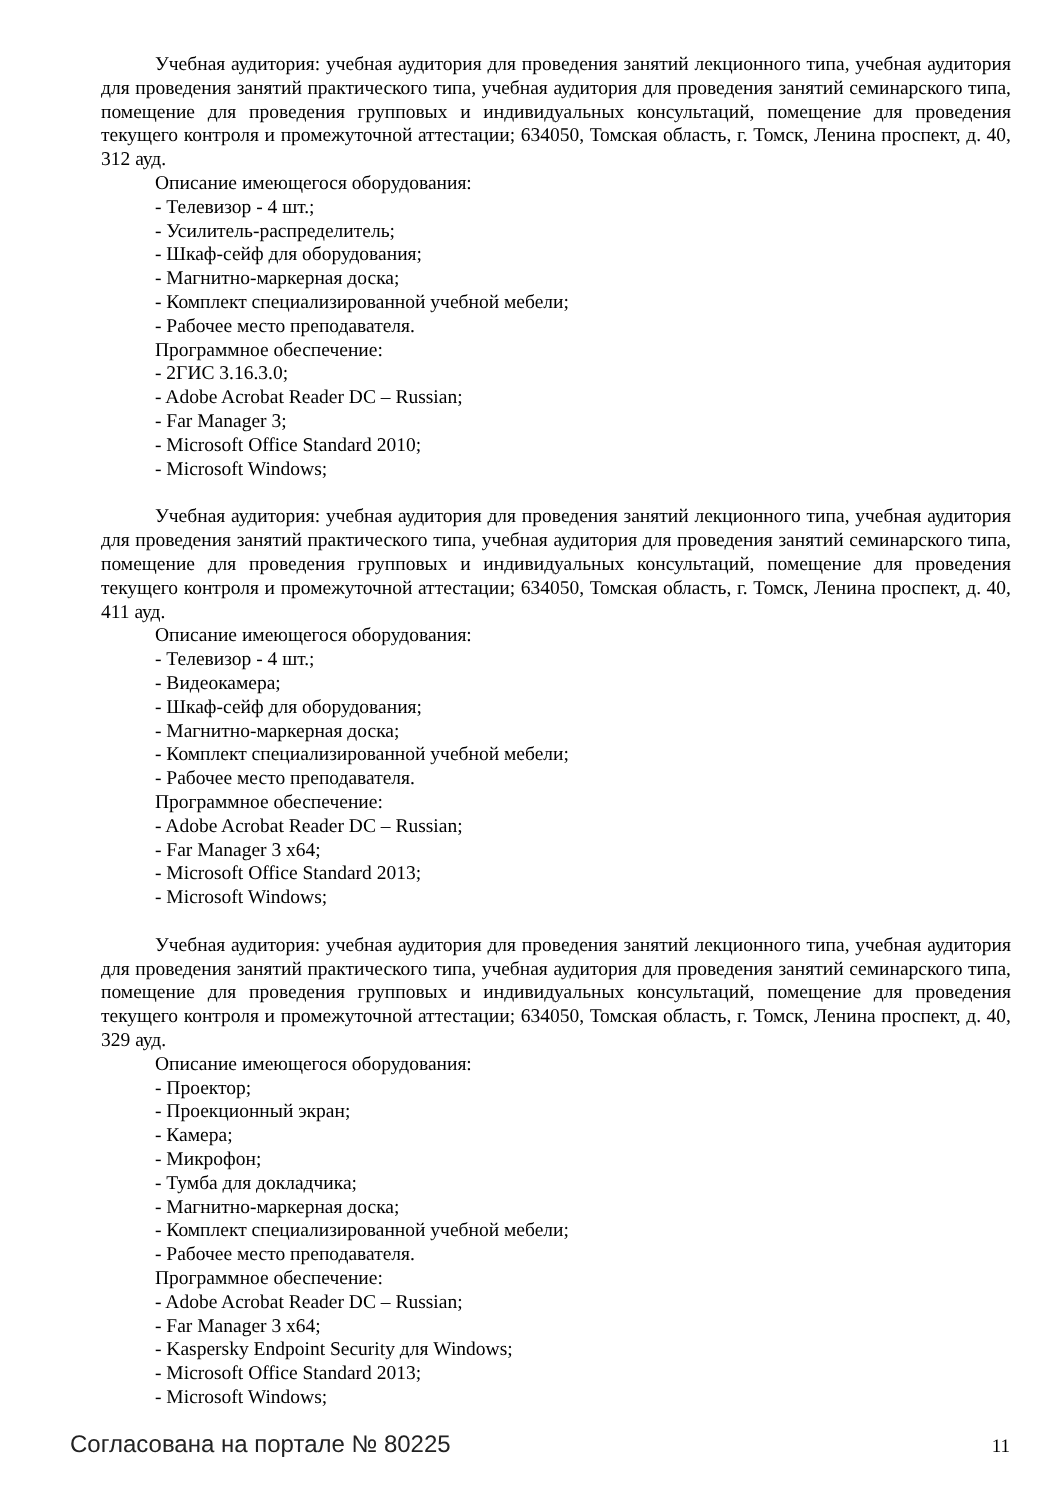Учебная аудитория: учебная аудитория для проведения занятий лекционного типа, учебная аудитория для проведения занятий практического типа, учебная аудитория для проведения занятий семинарского типа, помещение для проведения групповых и индивидуальных консультаций, помещение для проведения текущего контроля и промежуточной аттестации; 634050, Томская область, г. Томск, Ленина проспект, д. 40, 312 ауд.
Описание имеющегося оборудования:
- Телевизор - 4 шт.;
- Усилитель-распределитель;
- Шкаф-сейф для оборудования;
- Магнитно-маркерная доска;
- Комплект специализированной учебной мебели;
- Рабочее место преподавателя.
Программное обеспечение:
- 2ГИС 3.16.3.0;
- Adobe Acrobat Reader DC – Russian;
- Far Manager 3;
- Microsoft Office Standard 2010;
- Microsoft Windows;
Учебная аудитория: учебная аудитория для проведения занятий лекционного типа, учебная аудитория для проведения занятий практического типа, учебная аудитория для проведения занятий семинарского типа, помещение для проведения групповых и индивидуальных консультаций, помещение для проведения текущего контроля и промежуточной аттестации; 634050, Томская область, г. Томск, Ленина проспект, д. 40, 411 ауд.
Описание имеющегося оборудования:
- Телевизор - 4 шт.;
- Видеокамера;
- Шкаф-сейф для оборудования;
- Магнитно-маркерная доска;
- Комплект специализированной учебной мебели;
- Рабочее место преподавателя.
Программное обеспечение:
- Adobe Acrobat Reader DC – Russian;
- Far Manager 3 x64;
- Microsoft Office Standard 2013;
- Microsoft Windows;
Учебная аудитория: учебная аудитория для проведения занятий лекционного типа, учебная аудитория для проведения занятий практического типа, учебная аудитория для проведения занятий семинарского типа, помещение для проведения групповых и индивидуальных консультаций, помещение для проведения текущего контроля и промежуточной аттестации; 634050, Томская область, г. Томск, Ленина проспект, д. 40, 329 ауд.
Описание имеющегося оборудования:
- Проектор;
- Проекционный экран;
- Камера;
- Микрофон;
- Тумба для докладчика;
- Магнитно-маркерная доска;
- Комплект специализированной учебной мебели;
- Рабочее место преподавателя.
Программное обеспечение:
- Adobe Acrobat Reader DC – Russian;
- Far Manager 3 x64;
- Kaspersky Endpoint Security для Windows;
- Microsoft Office Standard 2013;
- Microsoft Windows;
Согласована на портале № 80225 11